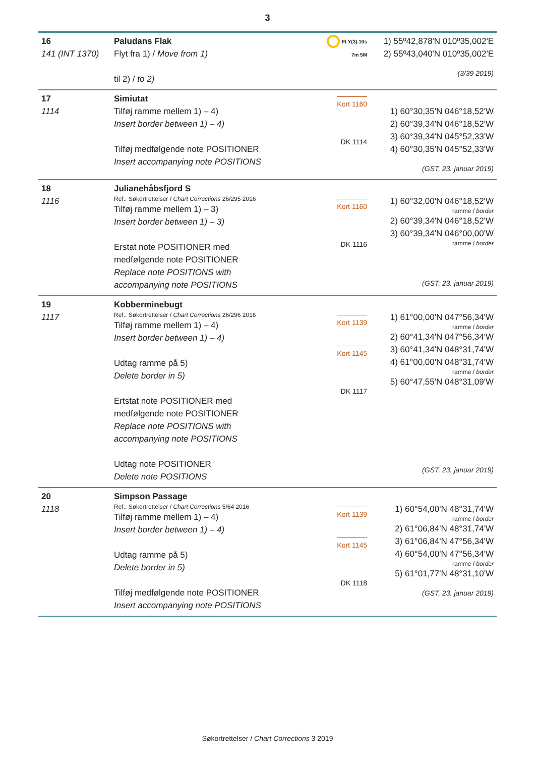3
| 16 141 (INT 1370) | Paludans Flak Flyt fra 1) / Move from 1) til 2) / to 2) | Fl.Y(3).10s 7m 5M | 1) 55º42,878'N 010º35,002'E 2) 55º43,040'N 010º35,002'E (3/39 2019) |
| 17 1114 | Simiutat Tilføj ramme mellem 1) – 4) Insert border between 1) – 4) Tilføj medfølgende note POSITIONER Insert accompanying note POSITIONS | Kort 1160 DK 1114 | 1) 60°30,35'N 046°18,52'W 2) 60°39,34'N 046°18,52'W 3) 60°39,34'N 045°52,33'W 4) 60°30,35'N 045°52,33'W (GST, 23. januar 2019) |
| 18 1116 | Julianehåbsfjord S Ref.: Søkortrettelser / Chart Corrections 26/295 2016 Tilføj ramme mellem 1) – 3) Insert border between 1) – 3) Erstat note POSITIONER med medfølgende note POSITIONER Replace note POSITIONS with accompanying note POSITIONS | Kort 1160 DK 1116 | 1) 60°32,00'N 046°18,52'W ramme / border 2) 60°39,34'N 046°18,52'W 3) 60°39,34'N 046°00,00'W ramme / border (GST, 23. januar 2019) |
| 19 1117 | Kobberminebugt Ref.: Søkortrettelser / Chart Corrections 26/296 2016 Tilføj ramme mellem 1) – 4) Insert border between 1) – 4) Udtag ramme på 5) Delete border in 5) Ertstat note POSITIONER med medfølgende note POSITIONER Replace note POSITIONS with accompanying note POSITIONS Udtag note POSITIONER Delete note POSITIONS | Kort 1139 Kort 1145 DK 1117 | 1) 61°00,00'N 047°56,34'W ramme / border 2) 60°41,34'N 047°56,34'W 3) 60°41,34'N 048°31,74'W 4) 61°00,00'N 048°31,74'W ramme / border 5) 60°47,55'N 048°31,09'W (GST, 23. januar 2019) |
| 20 1118 | Simpson Passage Ref.: Søkortrettelser / Chart Corrections 5/64 2016 Tilføj ramme mellem 1) – 4) Insert border between 1) – 4) Udtag ramme på 5) Delete border in 5) Tilføj medfølgende note POSITIONER Insert accompanying note POSITIONS | Kort 1139 Kort 1145 DK 1118 | 1) 60°54,00'N 48°31,74'W ramme / border 2) 61°06,84'N 48°31,74'W 3) 61°06,84'N 47°56,34'W 4) 60°54,00'N 47°56,34'W ramme / border 5) 61°01,77'N 48°31,10'W (GST, 23. januar 2019) |
Søkortrettelser / Chart Corrections 3 2019